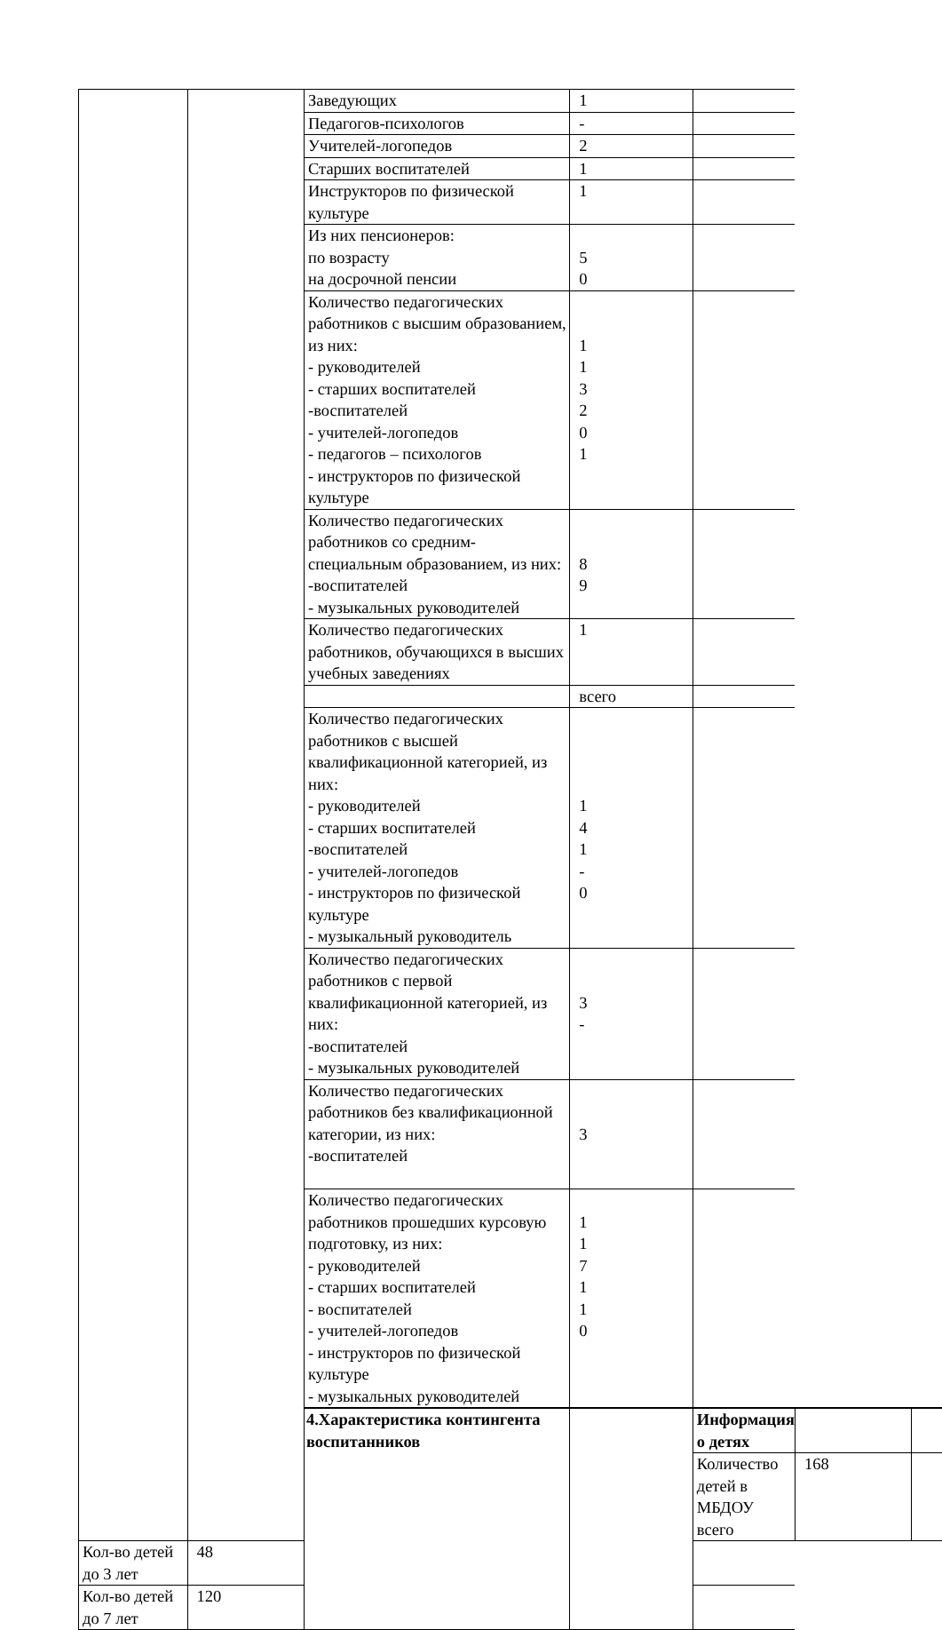| | | Заведующих | 1 | | | |
| | | Педагогов-психологов | - | | | |
| | | Учителей-логопедов | 2 | | | |
| | | Старших воспитателей | 1 | | | |
| | | Инструкторов по физической культуре | 1 | | | |
| | | Из них пенсионеров: по возрасту на досрочной пенсии | 5 0 | | | |
| | | Количество педагогических работников с высшим образованием, из них: - руководителей - старших воспитателей -воспитателей - учителей-логопедов - педагогов – психологов - инструкторов по физической культуре | 1 1 3 2 0 1 | | | |
| | | Количество педагогических работников со средним-специальным образованием, из них: -воспитателей - музыкальных руководителей | 8 9 | | | |
| | | Количество педагогических работников, обучающихся в высших учебных заведениях | 1 | | | |
| | | | всего | | | |
| | | Количество педагогических работников с высшей квалификационной категорией, из них: - руководителей - старших воспитателей -воспитателей - учителей-логопедов - инструкторов по физической культуре - музыкальный руководитель | 1 4 1 - 0 | | | |
| | | Количество педагогических работников с первой квалификационной категорией, из них: -воспитателей - музыкальных руководителей | 3 - | | | |
| | | Количество педагогических работников без квалификационной категории, из них: -воспитателей | 3 | | | |
| | | Количество педагогических работников прошедших курсовую подготовку, из них: - руководителей - старших воспитателей - воспитателей - учителей-логопедов - инструкторов по физической культуре - музыкальных руководителей | 1 1 7 1 1 0 | | | |
| | | 4.Характеристика контингента воспитанников | | Информация о детях | | |
| | | | | Количество детей в МБДОУ всего | 168 | |
| Кол-во детей до 3 лет | 48 | | | | | |
| Кол-во детей до 7 лет | 120 | | | | | |